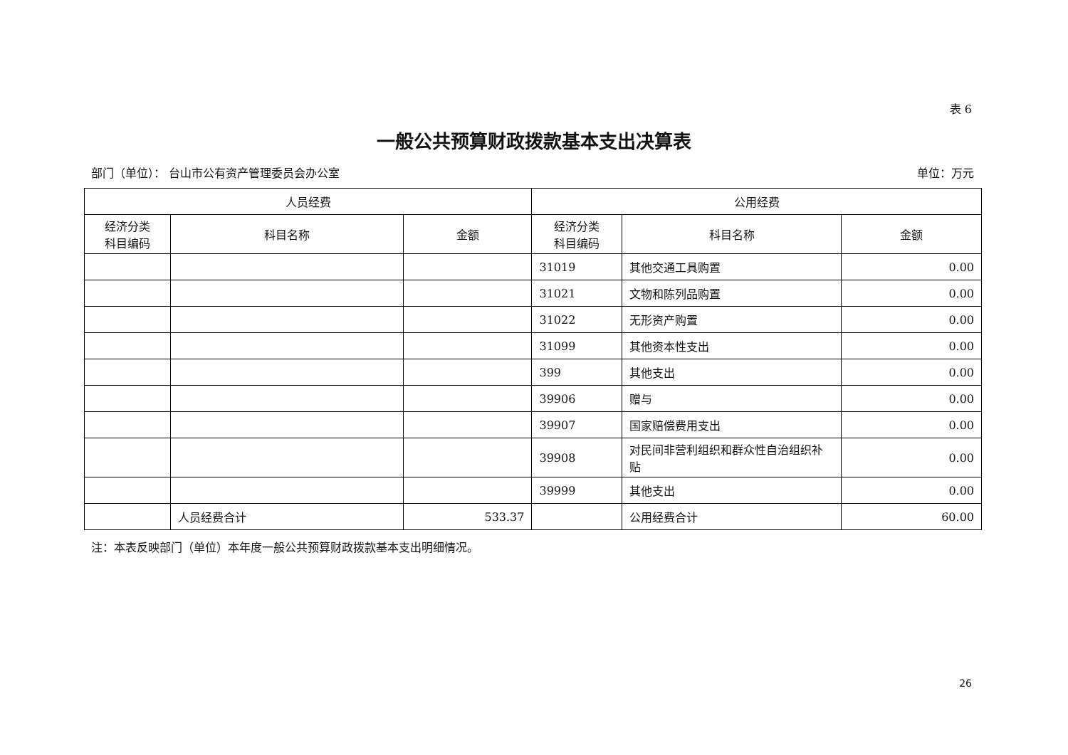表 6
一般公共预算财政拨款基本支出决算表
部门（单位）： 台山市公有资产管理委员会办公室 单位：万元
| 人员经费 | | | 公用经费 | | |
| --- | --- | --- | --- | --- | --- |
| 经济分类 科目编码 | 科目名称 | 金额 | 经济分类 科目编码 | 科目名称 | 金额 |
| | | | 31019 | 其他交通工具购置 | 0.00 |
| | | | 31021 | 文物和陈列品购置 | 0.00 |
| | | | 31022 | 无形资产购置 | 0.00 |
| | | | 31099 | 其他资本性支出 | 0.00 |
| | | | 399 | 其他支出 | 0.00 |
| | | | 39906 | 赠与 | 0.00 |
| | | | 39907 | 国家赔偿费用支出 | 0.00 |
| | | | 39908 | 对民间非营利组织和群众性自治组织补贴 | 0.00 |
| | | | 39999 | 其他支出 | 0.00 |
| | 人员经费合计 | 533.37 | | 公用经费合计 | 60.00 |
注：本表反映部门（单位）本年度一般公共预算财政拨款基本支出明细情况。
26